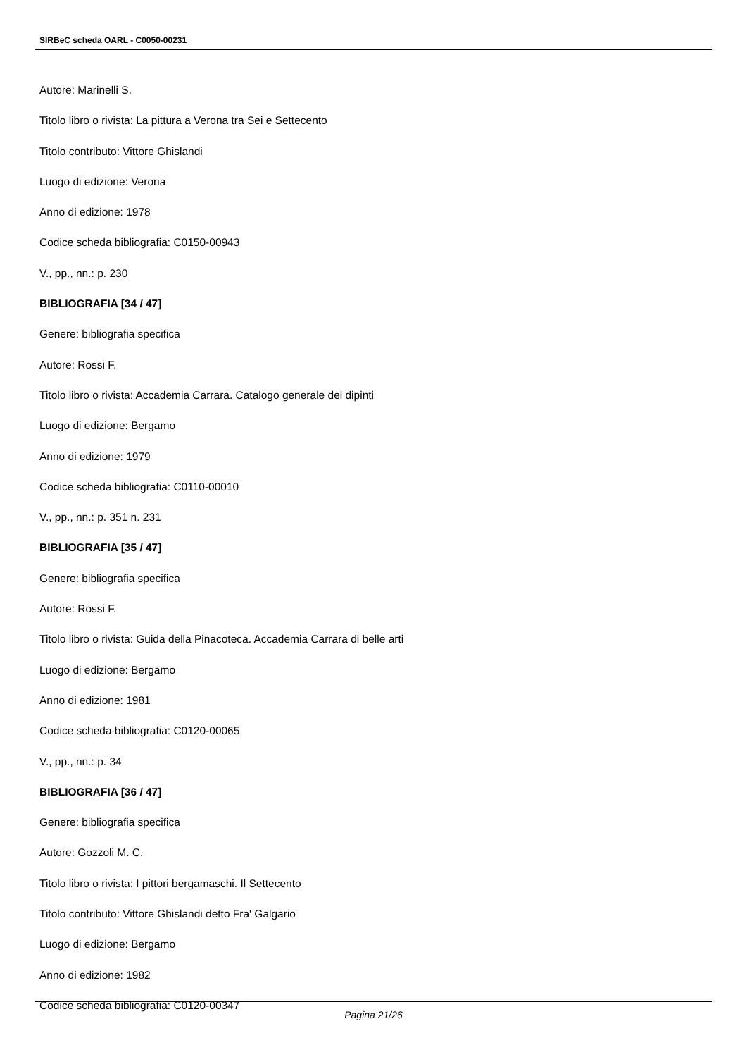SIRBeC scheda OARL - C0050-00231
Autore: Marinelli S.
Titolo libro o rivista: La pittura a Verona tra Sei e Settecento
Titolo contributo: Vittore Ghislandi
Luogo di edizione: Verona
Anno di edizione: 1978
Codice scheda bibliografia: C0150-00943
V., pp., nn.: p. 230
BIBLIOGRAFIA [34 / 47]
Genere: bibliografia specifica
Autore: Rossi F.
Titolo libro o rivista: Accademia Carrara. Catalogo generale dei dipinti
Luogo di edizione: Bergamo
Anno di edizione: 1979
Codice scheda bibliografia: C0110-00010
V., pp., nn.: p. 351 n. 231
BIBLIOGRAFIA [35 / 47]
Genere: bibliografia specifica
Autore: Rossi F.
Titolo libro o rivista: Guida della Pinacoteca. Accademia Carrara di belle arti
Luogo di edizione: Bergamo
Anno di edizione: 1981
Codice scheda bibliografia: C0120-00065
V., pp., nn.: p. 34
BIBLIOGRAFIA [36 / 47]
Genere: bibliografia specifica
Autore: Gozzoli M. C.
Titolo libro o rivista: I pittori bergamaschi. Il Settecento
Titolo contributo: Vittore Ghislandi detto Fra' Galgario
Luogo di edizione: Bergamo
Anno di edizione: 1982
Codice scheda bibliografia: C0120-00347
Pagina 21/26